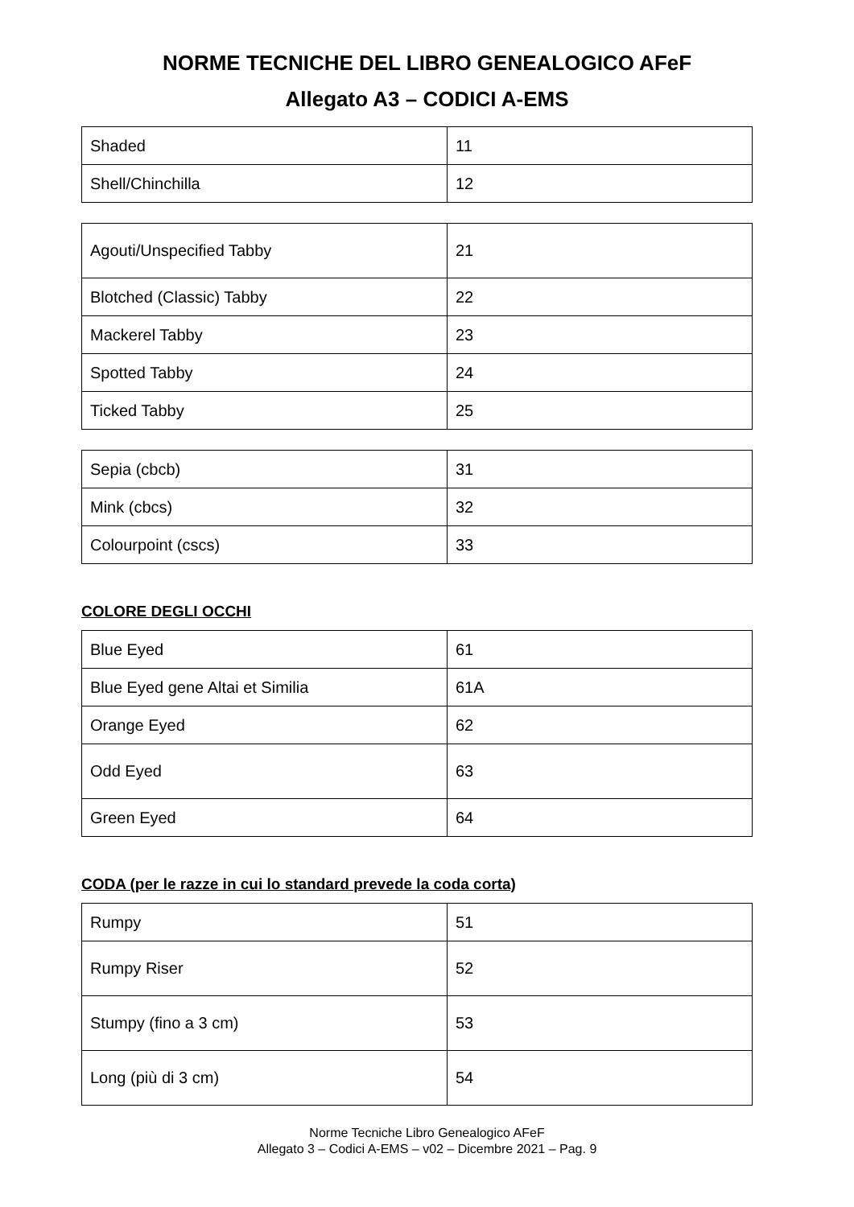NORME TECNICHE DEL LIBRO GENEALOGICO AFeF
Allegato A3 – CODICI A-EMS
| Shaded | 11 |
| Shell/Chinchilla | 12 |
| Agouti/Unspecified Tabby | 21 |
| Blotched (Classic) Tabby | 22 |
| Mackerel Tabby | 23 |
| Spotted Tabby | 24 |
| Ticked Tabby | 25 |
| Sepia (cbcb) | 31 |
| Mink (cbcs) | 32 |
| Colourpoint (cscs) | 33 |
COLORE DEGLI OCCHI
| Blue Eyed | 61 |
| Blue Eyed gene Altai et Similia | 61A |
| Orange Eyed | 62 |
| Odd Eyed | 63 |
| Green Eyed | 64 |
CODA (per le razze in cui lo standard prevede la coda corta)
| Rumpy | 51 |
| Rumpy Riser | 52 |
| Stumpy (fino a 3 cm) | 53 |
| Long (più di 3 cm) | 54 |
Norme Tecniche Libro Genealogico AFeF
Allegato 3 – Codici A-EMS – v02 – Dicembre 2021 – Pag. 9